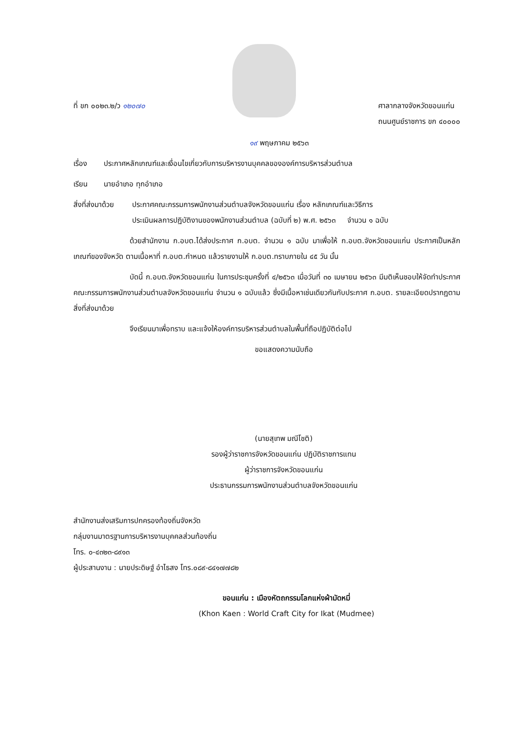ที่ ขก ๐๐๒๓.๒/ว ๑๒๐๗๐ ศาลากลางจังหวัดขอนแก่น
ถนนศูนย์ราชการ ขก ๔๐๐๐๐
๑๙ พฤษภาคม ๒๕๖๓
เรื่อง ประกาศหลักเกณฑ์และเงื่อนไขเกี่ยวกับการบริหารงานบุคคลขององค์การบริหารส่วนตำบล
เรียน นายอำเภอ ทุกอำเภอ
สิ่งที่ส่งมาด้วย
ประกาศคณะกรรมการพนักงานส่วนตำบลจังหวัดขอนแก่น เรื่อง หลักเกณฑ์และวิธีการ
ประเมินผลการปฏิบัติงานของพนักงานส่วนตำบล (ฉบับที่ ๒) พ.ศ. ๒๕๖๓ จำนวน ๑ ฉบับ
ด้วยสำนักงาน ก.อบต.ได้ส่งประกาศ ก.อบต. จำนวน ๑ ฉบับ มาเพื่อให้ ก.อบต.จังหวัดขอนแก่น ประกาศเป็นหลักเกณฑ์ของจังหวัด ตามเนื้อหาที่ ก.อบต.กำหนด แล้วรายงานให้ ก.อบต.ทราบภายใน ๔๕ วัน นั้น
บัดนี้ ก.อบต.จังหวัดขอนแก่น ในการประชุมครั้งที่ ๔/๒๕๖๓ เมื่อวันที่ ๓๐ เมษายน ๒๕๖๓ มีมติเห็นชอบให้จัดทำประกาศคณะกรรมการพนักงานส่วนตำบลจังหวัดขอนแก่น จำนวน ๑ ฉบับแล้ว ซึ่งมีเนื้อหาเช่นเดียวกันกับประกาศ ก.อบต. รายละเอียดปรากฏตามสิ่งที่ส่งมาด้วย
จึงเรียนมาเพื่อทราบ และแจ้งให้องค์การบริหารส่วนตำบลในพื้นที่ถือปฏิบัติต่อไป
ขอแสดงความนับถือ
(นายสุเทพ มณีโชติ)
รองผู้ว่าราชการจังหวัดขอนแก่น ปฏิบัติราชการแทน
ผู้ว่าราชการจังหวัดขอนแก่น
ประธานกรรมการพนักงานส่วนตำบลจังหวัดขอนแก่น
สำนักงานส่งเสริมการปกครองท้องถิ่นจังหวัด
กลุ่มงานมาตรฐานการบริหารงานบุคคลส่วนท้องถิ่น
โทร. ๐-๔๓๒๓-๘๙๑๓
ผู้ประสานงาน : นายประดิษฐ์ อำไธสง โทร.๐๘๙-๘๔๑๗๗๘๒
ขอนแก่น : เมืองหัตถกรรมโลกแห่งผ้ามัดหมี่
(Khon Kaen : World Craft City for Ikat (Mudmee)